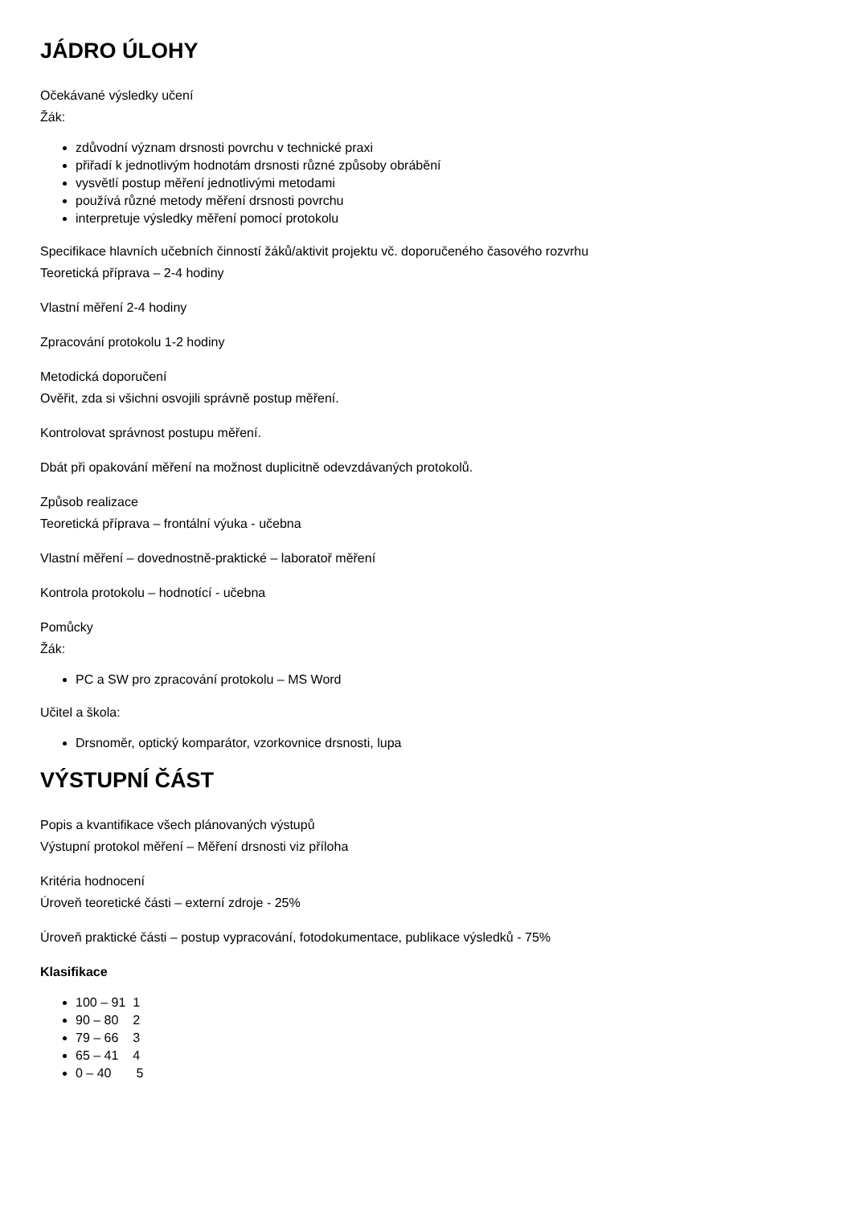JÁDRO ÚLOHY
Očekávané výsledky učení
Žák:
zdůvodní význam drsnosti povrchu v technické praxi
přiřadí k jednotlivým hodnotám drsnosti různé způsoby obrábění
vysvětlí postup měření jednotlivými metodami
používá různé metody měření drsnosti povrchu
interpretuje výsledky měření pomocí protokolu
Specifikace hlavních učebních činností žáků/aktivit projektu vč. doporučeného časového rozvrhu
Teoretická příprava – 2-4 hodiny
Vlastní měření 2-4 hodiny
Zpracování protokolu 1-2 hodiny
Metodická doporučení
Ověřit, zda si všichni osvojili správně postup měření.
Kontrolovat správnost postupu měření.
Dbát při opakování měření na možnost duplicitně odevzdávaných protokolů.
Způsob realizace
Teoretická příprava – frontální výuka - učebna
Vlastní měření – dovednostně-praktické – laboratoř měření
Kontrola protokolu – hodnotící - učebna
Pomůcky
Žák:
PC a SW pro zpracování protokolu – MS Word
Učitel a škola:
Drsnoměr, optický komparátor, vzorkovnice drsnosti, lupa
VÝSTUPNÍ ČÁST
Popis a kvantifikace všech plánovaných výstupů
Výstupní protokol měření – Měření drsnosti viz příloha
Kritéria hodnocení
Úroveň teoretické části – externí zdroje - 25%
Úroveň praktické části – postup vypracování, fotodokumentace, publikace výsledků - 75%
Klasifikace
100 – 91 1
90 – 80 2
79 – 66 3
65 – 41 4
0 – 40 5